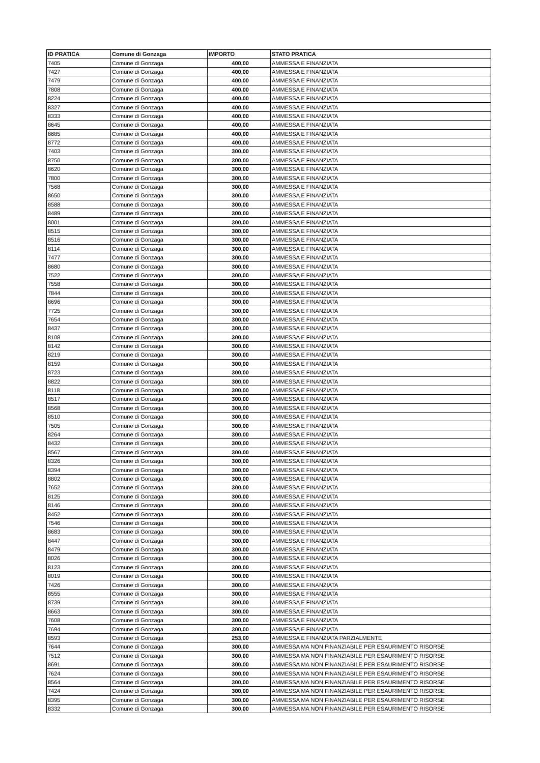| ID PRATICA | Comune di Gonzaga | IMPORTO | STATO PRATICA |
| --- | --- | --- | --- |
| 7405 | Comune di Gonzaga | 400,00 | AMMESSA E FINANZIATA |
| 7427 | Comune di Gonzaga | 400,00 | AMMESSA E FINANZIATA |
| 7479 | Comune di Gonzaga | 400,00 | AMMESSA E FINANZIATA |
| 7808 | Comune di Gonzaga | 400,00 | AMMESSA E FINANZIATA |
| 8224 | Comune di Gonzaga | 400,00 | AMMESSA E FINANZIATA |
| 8327 | Comune di Gonzaga | 400,00 | AMMESSA E FINANZIATA |
| 8333 | Comune di Gonzaga | 400,00 | AMMESSA E FINANZIATA |
| 8645 | Comune di Gonzaga | 400,00 | AMMESSA E FINANZIATA |
| 8685 | Comune di Gonzaga | 400,00 | AMMESSA E FINANZIATA |
| 8772 | Comune di Gonzaga | 400,00 | AMMESSA E FINANZIATA |
| 7403 | Comune di Gonzaga | 300,00 | AMMESSA E FINANZIATA |
| 8750 | Comune di Gonzaga | 300,00 | AMMESSA E FINANZIATA |
| 8620 | Comune di Gonzaga | 300,00 | AMMESSA E FINANZIATA |
| 7800 | Comune di Gonzaga | 300,00 | AMMESSA E FINANZIATA |
| 7568 | Comune di Gonzaga | 300,00 | AMMESSA E FINANZIATA |
| 8650 | Comune di Gonzaga | 300,00 | AMMESSA E FINANZIATA |
| 8588 | Comune di Gonzaga | 300,00 | AMMESSA E FINANZIATA |
| 8489 | Comune di Gonzaga | 300,00 | AMMESSA E FINANZIATA |
| 8001 | Comune di Gonzaga | 300,00 | AMMESSA E FINANZIATA |
| 8515 | Comune di Gonzaga | 300,00 | AMMESSA E FINANZIATA |
| 8516 | Comune di Gonzaga | 300,00 | AMMESSA E FINANZIATA |
| 8114 | Comune di Gonzaga | 300,00 | AMMESSA E FINANZIATA |
| 7477 | Comune di Gonzaga | 300,00 | AMMESSA E FINANZIATA |
| 8680 | Comune di Gonzaga | 300,00 | AMMESSA E FINANZIATA |
| 7522 | Comune di Gonzaga | 300,00 | AMMESSA E FINANZIATA |
| 7558 | Comune di Gonzaga | 300,00 | AMMESSA E FINANZIATA |
| 7844 | Comune di Gonzaga | 300,00 | AMMESSA E FINANZIATA |
| 8696 | Comune di Gonzaga | 300,00 | AMMESSA E FINANZIATA |
| 7725 | Comune di Gonzaga | 300,00 | AMMESSA E FINANZIATA |
| 7654 | Comune di Gonzaga | 300,00 | AMMESSA E FINANZIATA |
| 8437 | Comune di Gonzaga | 300,00 | AMMESSA E FINANZIATA |
| 8108 | Comune di Gonzaga | 300,00 | AMMESSA E FINANZIATA |
| 8142 | Comune di Gonzaga | 300,00 | AMMESSA E FINANZIATA |
| 8219 | Comune di Gonzaga | 300,00 | AMMESSA E FINANZIATA |
| 8159 | Comune di Gonzaga | 300,00 | AMMESSA E FINANZIATA |
| 8723 | Comune di Gonzaga | 300,00 | AMMESSA E FINANZIATA |
| 8822 | Comune di Gonzaga | 300,00 | AMMESSA E FINANZIATA |
| 8118 | Comune di Gonzaga | 300,00 | AMMESSA E FINANZIATA |
| 8517 | Comune di Gonzaga | 300,00 | AMMESSA E FINANZIATA |
| 8568 | Comune di Gonzaga | 300,00 | AMMESSA E FINANZIATA |
| 8510 | Comune di Gonzaga | 300,00 | AMMESSA E FINANZIATA |
| 7505 | Comune di Gonzaga | 300,00 | AMMESSA E FINANZIATA |
| 8264 | Comune di Gonzaga | 300,00 | AMMESSA E FINANZIATA |
| 8432 | Comune di Gonzaga | 300,00 | AMMESSA E FINANZIATA |
| 8567 | Comune di Gonzaga | 300,00 | AMMESSA E FINANZIATA |
| 8326 | Comune di Gonzaga | 300,00 | AMMESSA E FINANZIATA |
| 8394 | Comune di Gonzaga | 300,00 | AMMESSA E FINANZIATA |
| 8802 | Comune di Gonzaga | 300,00 | AMMESSA E FINANZIATA |
| 7652 | Comune di Gonzaga | 300,00 | AMMESSA E FINANZIATA |
| 8125 | Comune di Gonzaga | 300,00 | AMMESSA E FINANZIATA |
| 8146 | Comune di Gonzaga | 300,00 | AMMESSA E FINANZIATA |
| 8452 | Comune di Gonzaga | 300,00 | AMMESSA E FINANZIATA |
| 7546 | Comune di Gonzaga | 300,00 | AMMESSA E FINANZIATA |
| 8683 | Comune di Gonzaga | 300,00 | AMMESSA E FINANZIATA |
| 8447 | Comune di Gonzaga | 300,00 | AMMESSA E FINANZIATA |
| 8479 | Comune di Gonzaga | 300,00 | AMMESSA E FINANZIATA |
| 8026 | Comune di Gonzaga | 300,00 | AMMESSA E FINANZIATA |
| 8123 | Comune di Gonzaga | 300,00 | AMMESSA E FINANZIATA |
| 8019 | Comune di Gonzaga | 300,00 | AMMESSA E FINANZIATA |
| 7426 | Comune di Gonzaga | 300,00 | AMMESSA E FINANZIATA |
| 8555 | Comune di Gonzaga | 300,00 | AMMESSA E FINANZIATA |
| 8739 | Comune di Gonzaga | 300,00 | AMMESSA E FINANZIATA |
| 8663 | Comune di Gonzaga | 300,00 | AMMESSA E FINANZIATA |
| 7608 | Comune di Gonzaga | 300,00 | AMMESSA E FINANZIATA |
| 7694 | Comune di Gonzaga | 300,00 | AMMESSA E FINANZIATA |
| 8593 | Comune di Gonzaga | 253,00 | AMMESSA E FINANZIATA PARZIALMENTE |
| 7644 | Comune di Gonzaga | 300,00 | AMMESSA MA NON FINANZIABILE PER ESAURIMENTO RISORSE |
| 7512 | Comune di Gonzaga | 300,00 | AMMESSA MA NON FINANZIABILE PER ESAURIMENTO RISORSE |
| 8691 | Comune di Gonzaga | 300,00 | AMMESSA MA NON FINANZIABILE PER ESAURIMENTO RISORSE |
| 7624 | Comune di Gonzaga | 300,00 | AMMESSA MA NON FINANZIABILE PER ESAURIMENTO RISORSE |
| 8564 | Comune di Gonzaga | 300,00 | AMMESSA MA NON FINANZIABILE PER ESAURIMENTO RISORSE |
| 7424 | Comune di Gonzaga | 300,00 | AMMESSA MA NON FINANZIABILE PER ESAURIMENTO RISORSE |
| 8395 | Comune di Gonzaga | 300,00 | AMMESSA MA NON FINANZIABILE PER ESAURIMENTO RISORSE |
| 8332 | Comune di Gonzaga | 300,00 | AMMESSA MA NON FINANZIABILE PER ESAURIMENTO RISORSE |